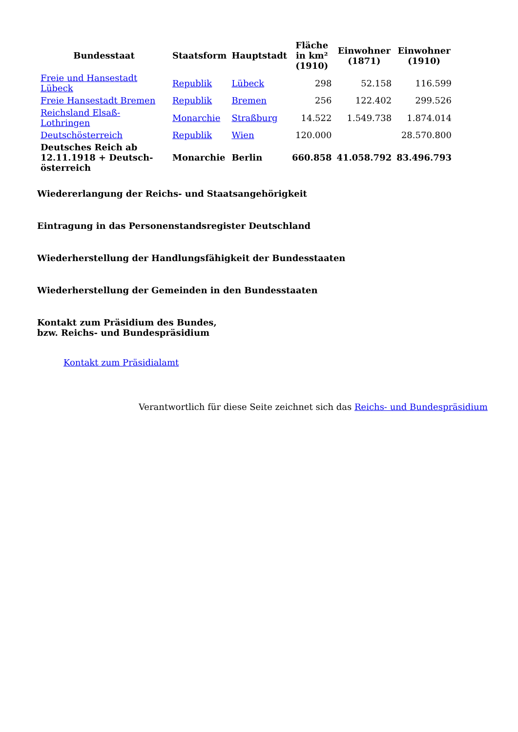| Bundesstaat | Staatsform | Hauptstadt | Fläche in km² (1910) | Einwohner (1871) | Einwohner (1910) |
| --- | --- | --- | --- | --- | --- |
| Freie und Hansestadt Lübeck | Republik | Lübeck | 298 | 52.158 | 116.599 |
| Freie Hansestadt Bremen | Republik | Bremen | 256 | 122.402 | 299.526 |
| Reichsland Elsaß-Lothringen | Monarchie | Straßburg | 14.522 | 1.549.738 | 1.874.014 |
| Deutschösterreich | Republik | Wien | 120.000 | | 28.570.800 |
| Deutsches Reich ab 12.11.1918 + Deutsch-österreich | Monarchie | Berlin | 660.858 | 41.058.792 | 83.496.793 |
Wiedererlangung der Reichs- und Staatsangehörigkeit
Eintragung in das Personenstandsregister Deutschland
Wiederherstellung der Handlungsfähigkeit der Bundesstaaten
Wiederherstellung der Gemeinden in den Bundesstaaten
Kontakt zum Präsidium des Bundes,
bzw. Reichs- und Bundespräsidium
Kontakt zum Präsidialamt
Verantwortlich für diese Seite zeichnet sich das Reichs- und Bundespräsidium